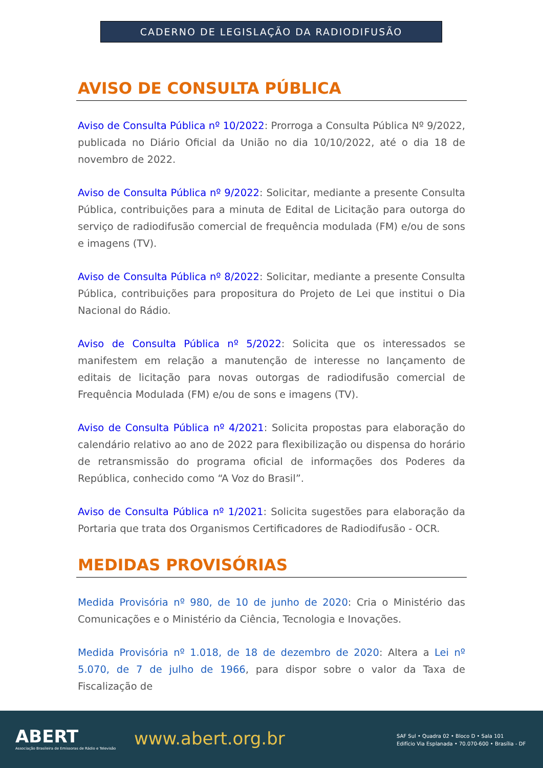CADERNO DE LEGISLAÇÃO DA RADIODIFUSÃO
AVISO DE CONSULTA PÚBLICA
Aviso de Consulta Pública nº 10/2022: Prorroga a Consulta Pública Nº 9/2022, publicada no Diário Oficial da União no dia 10/10/2022, até o dia 18 de novembro de 2022.
Aviso de Consulta Pública nº 9/2022: Solicitar, mediante a presente Consulta Pública, contribuições para a minuta de Edital de Licitação para outorga do serviço de radiodifusão comercial de frequência modulada (FM) e/ou de sons e imagens (TV).
Aviso de Consulta Pública nº 8/2022: Solicitar, mediante a presente Consulta Pública, contribuições para propositura do Projeto de Lei que institui o Dia Nacional do Rádio.
Aviso de Consulta Pública nº 5/2022: Solicita que os interessados se manifestem em relação a manutenção de interesse no lançamento de editais de licitação para novas outorgas de radiodifusão comercial de Frequência Modulada (FM) e/ou de sons e imagens (TV).
Aviso de Consulta Pública nº 4/2021: Solicita propostas para elaboração do calendário relativo ao ano de 2022 para flexibilização ou dispensa do horário de retransmissão do programa oficial de informações dos Poderes da República, conhecido como “A Voz do Brasil”.
Aviso de Consulta Pública nº 1/2021: Solicita sugestões para elaboração da Portaria que trata dos Organismos Certificadores de Radiodifusão - OCR.
MEDIDAS PROVISÓRIAS
Medida Provisória nº 980, de 10 de junho de 2020: Cria o Ministério das Comunicações e o Ministério da Ciência, Tecnologia e Inovações.
Medida Provisória nº 1.018, de 18 de dezembro de 2020: Altera a Lei nº 5.070, de 7 de julho de 1966, para dispor sobre o valor da Taxa de Fiscalização de
ABERT
Associação Brasileira de Emissoras de Rádio e Televisão
www.abert.org.br
SAF Sul • Quadra 02 • Bloco D • Sala 101
Edifício Via Esplanada • 70.070-600 • Brasília - DF